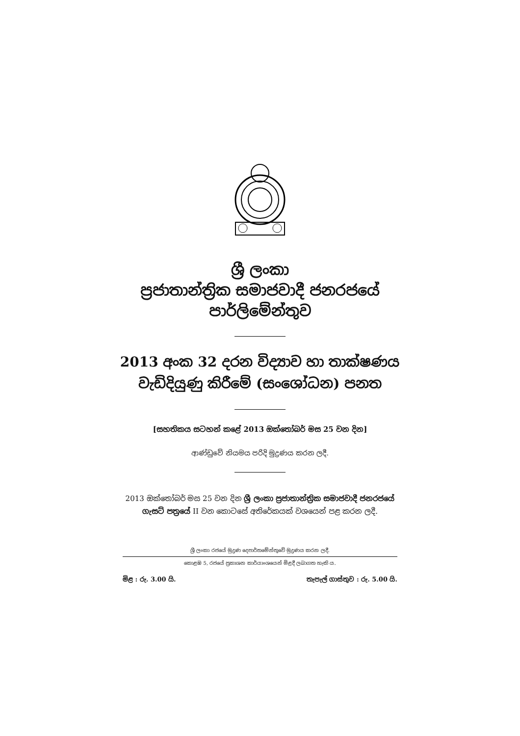ශ්‍රී ලංකා
ප්‍රජාතාන්ත්‍රික සමාජවාදී ජනරජයේ
පාර්ලිමේන්තුව
2013 අංක 32 දරන විද්‍යාව හා තාක්ෂණය
වැඩිදියුණු කිරීමේ (සංශෝධන) පනත
[සහතිකය සටහන් කළේ 2013 ඔක්තෝබර් මස 25 වන දින]
ආණ්ඩුවේ නියමය පරිදි මුද්‍රණය කරන ලදී.
2013 ඔක්තෝබර් මස 25 වන දින ශ්‍රී ලංකා ප්‍රජාතාන්ත්‍රික සමාජවාදී ජනරජයේ
ගැසට් පත්‍රයේ II වන කොටසේ අතිරේකයක් වශයෙන් පළ කරන ලදී.
ශ්‍රී ලංකා රජයේ මුද්‍රණ දෙපාර්තමේන්තුවේ මුද්‍රණය කරන ලදී.
කොළඹ 5, රජයේ ප්‍රකාශන කාර්යාංශයෙන් මිළදී ලබාගත හැකි ය.
මිළ : රු. 3.00 යි. තැපැල් ගාස්තුව : රු. 5.00 යි.